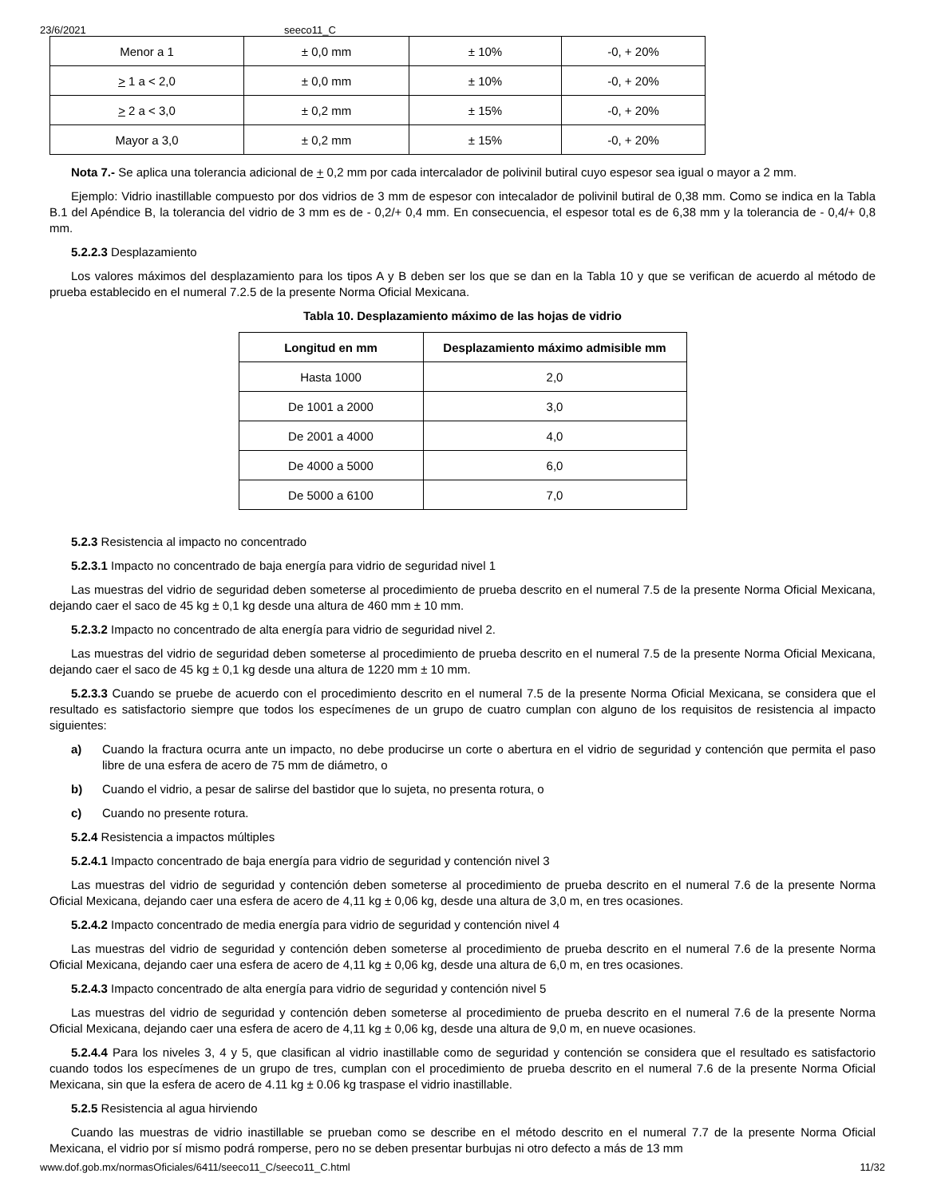23/6/2021 seeco11_C
| Menor a 1 | ± 0,0 mm | ± 10% | -0, + 20% |
| > 1 a < 2,0 | ± 0,0 mm | ± 10% | -0, + 20% |
| > 2 a < 3,0 | ± 0,2 mm | ± 15% | -0, + 20% |
| Mayor a 3,0 | ± 0,2 mm | ± 15% | -0, + 20% |
Nota 7.- Se aplica una tolerancia adicional de + 0,2 mm por cada intercalador de polivinil butiral cuyo espesor sea igual o mayor a 2 mm.
Ejemplo: Vidrio inastillable compuesto por dos vidrios de 3 mm de espesor con intecalador de polivinil butiral de 0,38 mm. Como se indica en la Tabla B.1 del Apéndice B, la tolerancia del vidrio de 3 mm es de - 0,2/+ 0,4 mm. En consecuencia, el espesor total es de 6,38 mm y la tolerancia de - 0,4/+ 0,8 mm.
5.2.2.3 Desplazamiento
Los valores máximos del desplazamiento para los tipos A y B deben ser los que se dan en la Tabla 10 y que se verifican de acuerdo al método de prueba establecido en el numeral 7.2.5 de la presente Norma Oficial Mexicana.
Tabla 10. Desplazamiento máximo de las hojas de vidrio
| Longitud en mm | Desplazamiento máximo admisible mm |
| --- | --- |
| Hasta 1000 | 2,0 |
| De 1001 a 2000 | 3,0 |
| De 2001 a 4000 | 4,0 |
| De 4000 a 5000 | 6,0 |
| De 5000 a 6100 | 7,0 |
5.2.3 Resistencia al impacto no concentrado
5.2.3.1 Impacto no concentrado de baja energía para vidrio de seguridad nivel 1
Las muestras del vidrio de seguridad deben someterse al procedimiento de prueba descrito en el numeral 7.5 de la presente Norma Oficial Mexicana, dejando caer el saco de 45 kg ± 0,1 kg desde una altura de 460 mm ± 10 mm.
5.2.3.2 Impacto no concentrado de alta energía para vidrio de seguridad nivel 2.
Las muestras del vidrio de seguridad deben someterse al procedimiento de prueba descrito en el numeral 7.5 de la presente Norma Oficial Mexicana, dejando caer el saco de 45 kg ± 0,1 kg desde una altura de 1220 mm ± 10 mm.
5.2.3.3 Cuando se pruebe de acuerdo con el procedimiento descrito en el numeral 7.5 de la presente Norma Oficial Mexicana, se considera que el resultado es satisfactorio siempre que todos los especímenes de un grupo de cuatro cumplan con alguno de los requisitos de resistencia al impacto siguientes:
a) Cuando la fractura ocurra ante un impacto, no debe producirse un corte o abertura en el vidrio de seguridad y contención que permita el paso libre de una esfera de acero de 75 mm de diámetro, o
b) Cuando el vidrio, a pesar de salirse del bastidor que lo sujeta, no presenta rotura, o
c) Cuando no presente rotura.
5.2.4 Resistencia a impactos múltiples
5.2.4.1 Impacto concentrado de baja energía para vidrio de seguridad y contención nivel 3
Las muestras del vidrio de seguridad y contención deben someterse al procedimiento de prueba descrito en el numeral 7.6 de la presente Norma Oficial Mexicana, dejando caer una esfera de acero de 4,11 kg ± 0,06 kg, desde una altura de 3,0 m, en tres ocasiones.
5.2.4.2 Impacto concentrado de media energía para vidrio de seguridad y contención nivel 4
Las muestras del vidrio de seguridad y contención deben someterse al procedimiento de prueba descrito en el numeral 7.6 de la presente Norma Oficial Mexicana, dejando caer una esfera de acero de 4,11 kg ± 0,06 kg, desde una altura de 6,0 m, en tres ocasiones.
5.2.4.3 Impacto concentrado de alta energía para vidrio de seguridad y contención nivel 5
Las muestras del vidrio de seguridad y contención deben someterse al procedimiento de prueba descrito en el numeral 7.6 de la presente Norma Oficial Mexicana, dejando caer una esfera de acero de 4,11 kg ± 0,06 kg, desde una altura de 9,0 m, en nueve ocasiones.
5.2.4.4 Para los niveles 3, 4 y 5, que clasifican al vidrio inastillable como de seguridad y contención se considera que el resultado es satisfactorio cuando todos los especímenes de un grupo de tres, cumplan con el procedimiento de prueba descrito en el numeral 7.6 de la presente Norma Oficial Mexicana, sin que la esfera de acero de 4.11 kg ± 0.06 kg traspase el vidrio inastillable.
5.2.5 Resistencia al agua hirviendo
Cuando las muestras de vidrio inastillable se prueban como se describe en el método descrito en el numeral 7.7 de la presente Norma Oficial Mexicana, el vidrio por sí mismo podrá romperse, pero no se deben presentar burbujas ni otro defecto a más de 13 mm
www.dof.gob.mx/normasOficiales/6411/seeco11_C/seeco11_C.html 11/32